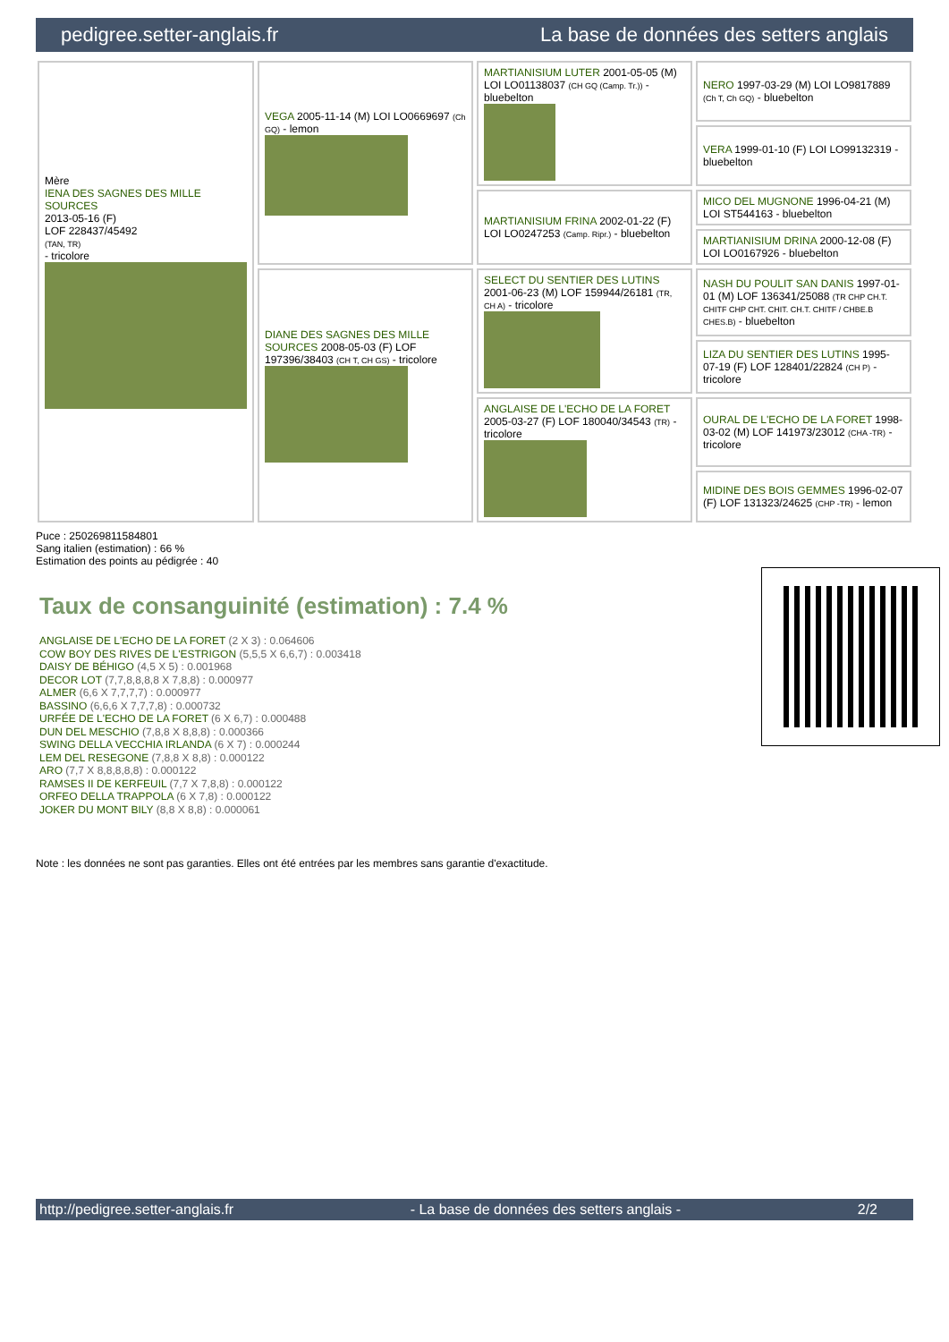pedigree.setter-anglais.fr La base de données des setters anglais
| Mère IENA DES SAGNES DES MILLE SOURCES 2013-05-16 (F) LOF 228437/45492 (TAN, TR) - tricolore | VEGA 2005-11-14 (M) LOI LO0669697 (Ch GQ) - lemon | MARTIANISIUM LUTER 2001-05-05 (M) LOI LO01138037 (CH GQ (Camp. Tr.)) - bluebelton | NERO 1997-03-29 (M) LOI LO9817889 (Ch T, Ch GQ) - bluebelton |
| | | | VERA 1999-01-10 (F) LOI LO99132319 - bluebelton |
| | | MARTIANISIUM FRINA 2002-01-22 (F) LOI LO0247253 (Camp. Ripr.) - bluebelton | MICO DEL MUGNONE 1996-04-21 (M) LOI ST544163 - bluebelton |
| | | | MARTIANISIUM DRINA 2000-12-08 (F) LOI LO0167926 - bluebelton |
| | DIANE DES SAGNES DES MILLE SOURCES 2008-05-03 (F) LOF 197396/38403 (CH T, CH GS) - tricolore | SELECT DU SENTIER DES LUTINS 2001-06-23 (M) LOF 159944/26181 (TR, CH A) - tricolore | NASH DU POULIT SAN DANIS 1997-01-01 (M) LOF 136341/25088 (TR CHP CH.T. CHITF CHP CHT. CHIT. CH.T. CHITF / CHBE.B CHES.B) - bluebelton |
| | | | LIZA DU SENTIER DES LUTINS 1995-07-19 (F) LOF 128401/22824 (CH P) - tricolore |
| | | ANGLAISE DE L'ECHO DE LA FORET 2005-03-27 (F) LOF 180040/34543 (TR) - tricolore | OURAL DE L'ECHO DE LA FORET 1998-03-02 (M) LOF 141973/23012 (CHA -TR) - tricolore |
| | | | MIDINE DES BOIS GEMMES 1996-02-07 (F) LOF 131323/24625 (CHP -TR) - lemon |
Puce : 250269811584801
Sang italien (estimation) : 66 %
Estimation des points au pédigrée : 40
Taux de consanguinité (estimation) : 7.4 %
ANGLAISE DE L'ECHO DE LA FORET (2 X 3) : 0.064606
COW BOY DES RIVES DE L'ESTRIGON (5,5,5 X 6,6,7) : 0.003418
DAISY DE BÉHIGO (4,5 X 5) : 0.001968
DECOR LOT (7,7,8,8,8,8 X 7,8,8) : 0.000977
ALMER (6,6 X 7,7,7,7) : 0.000977
BASSINO (6,6,6 X 7,7,7,8) : 0.000732
URFÉE DE L'ECHO DE LA FORET (6 X 6,7) : 0.000488
DUN DEL MESCHIO (7,8,8 X 8,8,8) : 0.000366
SWING DELLA VECCHIA IRLANDA (6 X 7) : 0.000244
LEM DEL RESEGONE (7,8,8 X 8,8) : 0.000122
ARO (7,7 X 8,8,8,8,8) : 0.000122
RAMSES II DE KERFEUIL (7,7 X 7,8,8) : 0.000122
ORFEO DELLA TRAPPOLA (6 X 7,8) : 0.000122
JOKER DU MONT BILY (8,8 X 8,8) : 0.000061
Note : les données ne sont pas garanties. Elles ont été entrées par les membres sans garantie d'exactitude.
http://pedigree.setter-anglais.fr - La base de données des setters anglais - 2/2